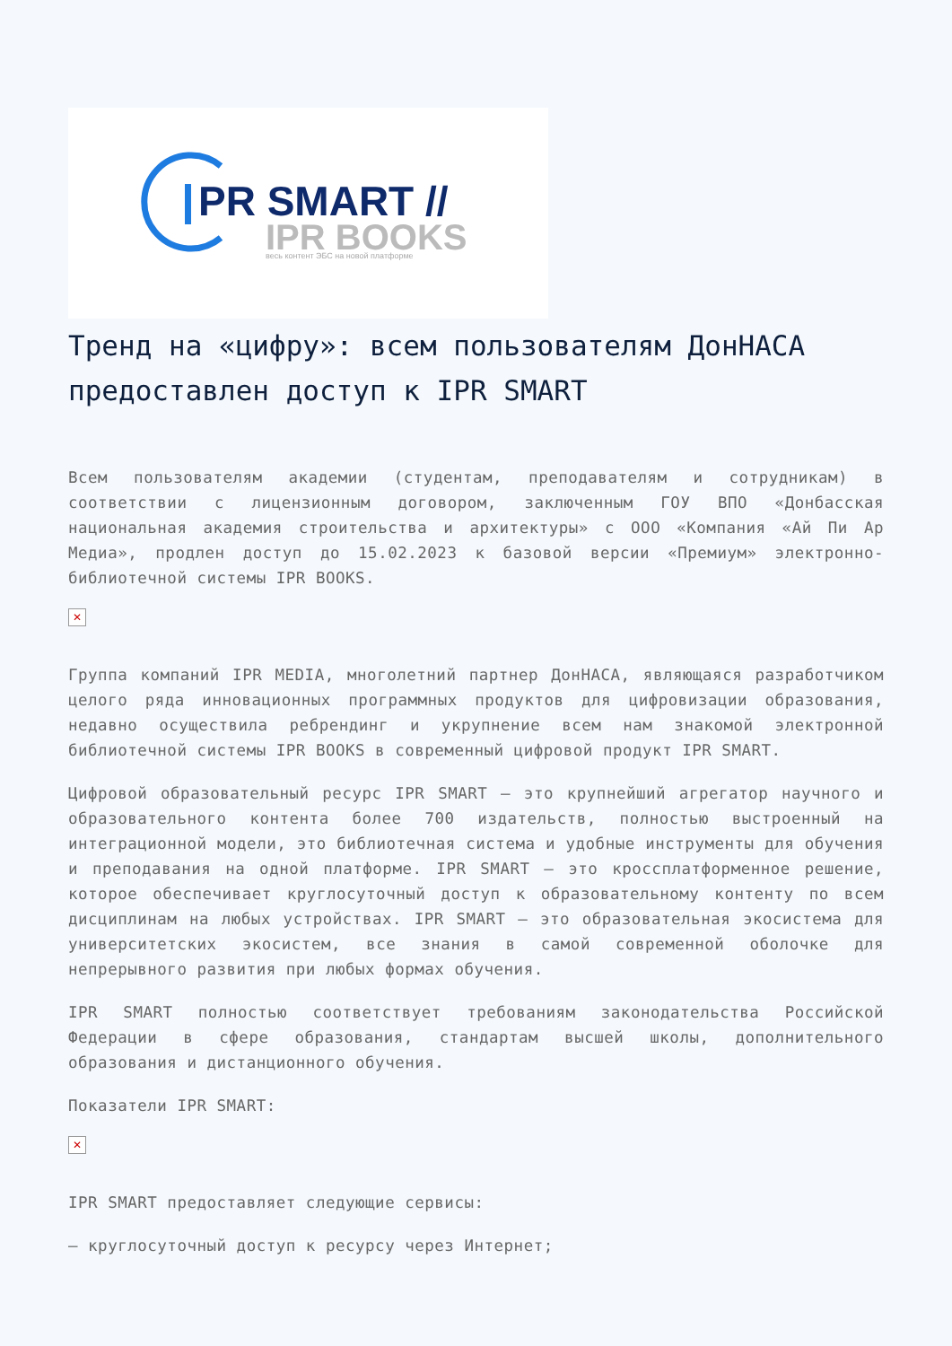PR SMART //
IPR BOOKS
весь контент ЭБС на новой платформе
Тренд на «цифру»: всем пользователям ДонНАСА предоставлен доступ к IPR SMART
Всем пользователям академии (студентам, преподавателям и сотрудникам) в соответствии с лицензионным договором, заключенным ГОУ ВПО «Донбасская национальная академия строительства и архитектуры» с ООО «Компания «Ай Пи Ар Медиа», продлен доступ до 15.02.2023 к базовой версии «Премиум» электронно-библиотечной системы IPR BOOKS.
✕
Группа компаний IPR MEDIA, многолетний партнер ДонНАСА, являющаяся разработчиком целого ряда инновационных программных продуктов для цифровизации образования, недавно осуществила ребрендинг и укрупнение всем нам знакомой электронной библиотечной системы IPR BOOKS в современный цифровой продукт IPR SMART.
Цифровой образовательный ресурс IPR SMART – это крупнейший агрегатор научного и образовательного контента более 700 издательств, полностью выстроенный на интеграционной модели, это библиотечная система и удобные инструменты для обучения и преподавания на одной платформе. IPR SMART – это кроссплатформенное решение, которое обеспечивает круглосуточный доступ к образовательному контенту по всем дисциплинам на любых устройствах. IPR SMART – это образовательная экосистема для университетских экосистем, все знания в самой современной оболочке для непрерывного развития при любых формах обучения.
IPR SMART полностью соответствует требованиям законодательства Российской Федерации в сфере образования, стандартам высшей школы, дополнительного образования и дистанционного обучения.
Показатели IPR SMART:
✕
IPR SMART предоставляет следующие сервисы:
– круглосуточный доступ к ресурсу через Интернет;